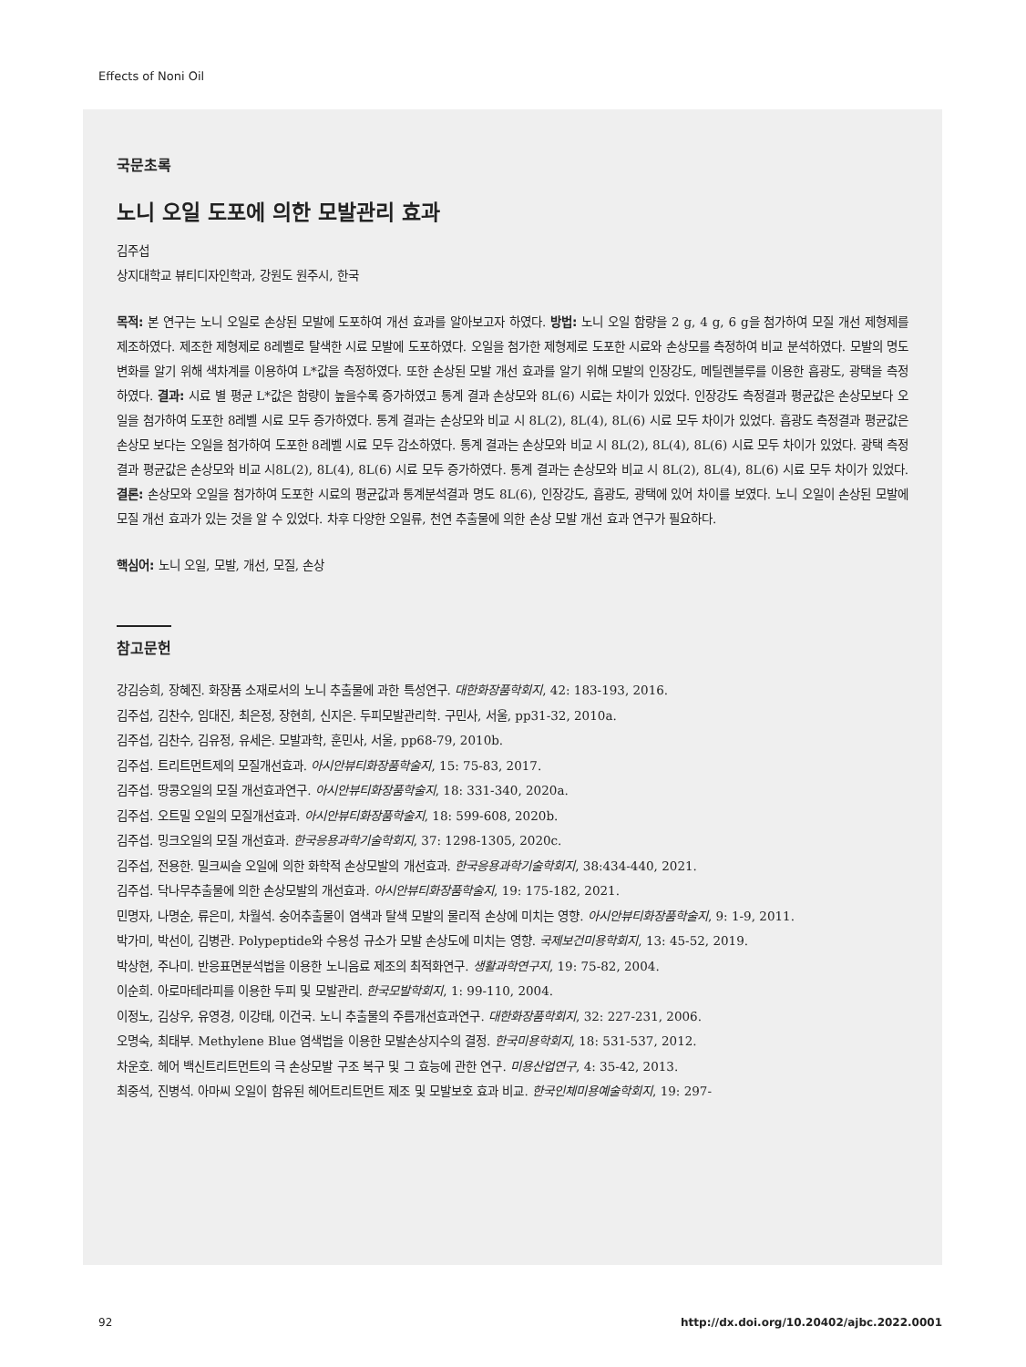Effects of Noni Oil
국문초록
노니 오일 도포에 의한 모발관리 효과
김주섭
상지대학교 뷰티디자인학과, 강원도 원주시, 한국
목적: 본 연구는 노니 오일로 손상된 모발에 도포하여 개선 효과를 알아보고자 하였다. 방법: 노니 오일 함량을 2 g, 4 g, 6 g을 첨가하여 모질 개선 제형제를 제조하였다. 제조한 제형제로 8레벨로 탈색한 시료 모발에 도포하였다. 오일을 첨가한 제형제로 도포한 시료와 손상모를 측정하여 비교 분석하였다. 모발의 명도 변화를 알기 위해 색차계를 이용하여 L*값을 측정하였다. 또한 손상된 모발 개선 효과를 알기 위해 모발의 인장강도, 메틸렌블루를 이용한 흡광도, 광택을 측정하였다. 결과: 시료 별 평균 L*값은 함량이 높을수록 증가하였고 통계 결과 손상모와 8L(6) 시료는 차이가 있었다. 인장강도 측정결과 평균값은 손상모보다 오일을 첨가하여 도포한 8레벨 시료 모두 증가하였다. 통계 결과는 손상모와 비교 시 8L(2), 8L(4), 8L(6) 시료 모두 차이가 있었다. 흡광도 측정결과 평균값은 손상모 보다는 오일을 첨가하여 도포한 8레벨 시료 모두 감소하였다. 통계 결과는 손상모와 비교 시 8L(2), 8L(4), 8L(6) 시료 모두 차이가 있었다. 광택 측정결과 평균값은 손상모와 비교 시8L(2), 8L(4), 8L(6) 시료 모두 증가하였다. 통계 결과는 손상모와 비교 시 8L(2), 8L(4), 8L(6) 시료 모두 차이가 있었다. 결론: 손상모와 오일을 첨가하여 도포한 시료의 평균값과 통계분석결과 명도 8L(6), 인장강도, 흡광도, 광택에 있어 차이를 보였다. 노니 오일이 손상된 모발에 모질 개선 효과가 있는 것을 알 수 있었다. 차후 다양한 오일류, 천연 추출물에 의한 손상 모발 개선 효과 연구가 필요하다.
핵심어: 노니 오일, 모발, 개선, 모질, 손상
참고문헌
강김승희, 장혜진. 화장품 소재로서의 노니 추출물에 과한 특성연구. 대한화장품학회지, 42: 183-193, 2016.
김주섭, 김찬수, 임대진, 최은정, 장현희, 신지은. 두피모발관리학. 구민사, 서울, pp31-32, 2010a.
김주섭, 김찬수, 김유정, 유세은. 모발과학, 훈민사, 서울, pp68-79, 2010b.
김주섭. 트리트먼트제의 모질개선효과. 아시안뷰티화장품학술지, 15: 75-83, 2017.
김주섭. 땅콩오일의 모질 개선효과연구. 아시안뷰티화장품학술지, 18: 331-340, 2020a.
김주섭. 오트밀 오일의 모질개선효과. 아시안뷰티화장품학술지, 18: 599-608, 2020b.
김주섭. 밍크오일의 모질 개선효과. 한국응용과학기술학회지, 37: 1298-1305, 2020c.
김주섭, 전용한. 밀크씨슬 오일에 의한 화학적 손상모발의 개선효과. 한국응용과학기술학회지, 38:434-440, 2021.
김주섭. 닥나무추출물에 의한 손상모발의 개선효과. 아시안뷰티화장품학술지, 19: 175-182, 2021.
민명자, 나명순, 류은미, 차월석. 숭어추출물이 염색과 탈색 모발의 물리적 손상에 미치는 영향. 아시안뷰티화장품학술지, 9: 1-9, 2011.
박가미, 박선이, 김병관. Polypeptide와 수용성 규소가 모발 손상도에 미치는 영향. 국제보건미용학회지, 13: 45-52, 2019.
박상현, 주나미. 반응표면분석법을 이용한 노니음료 제조의 최적화연구. 생활과학연구지, 19: 75-82, 2004.
이순희. 아로마테라피를 이용한 두피 및 모발관리. 한국모발학회지, 1: 99-110, 2004.
이정노, 김상우, 유영경, 이강태, 이건국. 노니 추출물의 주름개선효과연구. 대한화장품학회지, 32: 227-231, 2006.
오명숙, 최태부. Methylene Blue 염색법을 이용한 모발손상지수의 결정. 한국미용학회지, 18: 531-537, 2012.
차운호. 헤어 백신트리트먼트의 극 손상모발 구조 복구 및 그 효능에 관한 연구. 미용산업연구, 4: 35-42, 2013.
최중석, 진병석. 아마씨 오일이 함유된 헤어트리트먼트 제조 및 모발보호 효과 비교. 한국인체미용예술학회지, 19: 297-
92
http://dx.doi.org/10.20402/ajbc.2022.0001